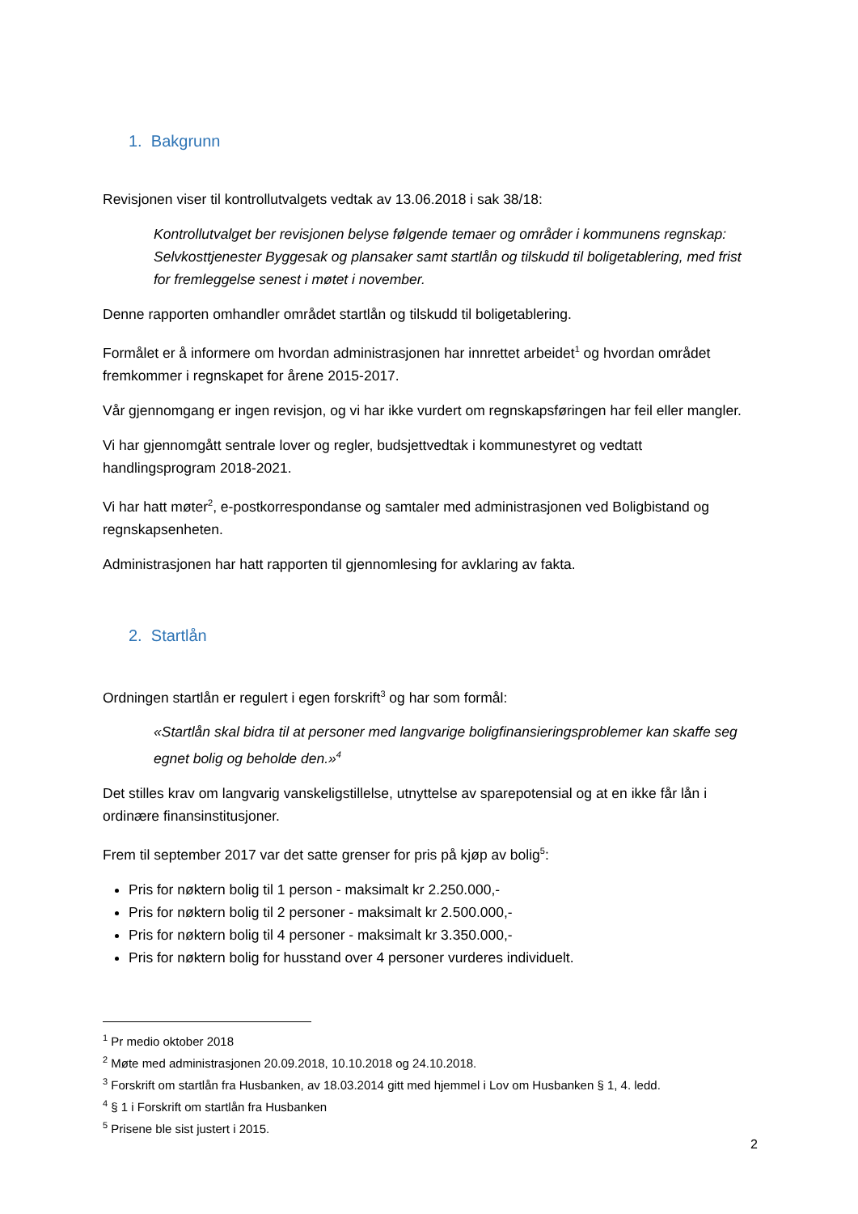1. Bakgrunn
Revisjonen viser til kontrollutvalgets vedtak av 13.06.2018 i sak 38/18:
Kontrollutvalget ber revisjonen belyse følgende temaer og områder i kommunens regnskap: Selvkosttjenester Byggesak og plansaker samt startlån og tilskudd til boligetablering, med frist for fremleggelse senest i møtet i november.
Denne rapporten omhandler området startlån og tilskudd til boligetablering.
Formålet er å informere om hvordan administrasjonen har innrettet arbeidet<sup>1</sup> og hvordan området fremkommer i regnskapet for årene 2015-2017.
Vår gjennomgang er ingen revisjon, og vi har ikke vurdert om regnskapsføringen har feil eller mangler.
Vi har gjennomgått sentrale lover og regler, budsjettvedtak i kommunestyret og vedtatt handlingsprogram 2018-2021.
Vi har hatt møter<sup>2</sup>, e-postkorrespondanse og samtaler med administrasjonen ved Boligbistand og regnskapsenheten.
Administrasjonen har hatt rapporten til gjennomlesing for avklaring av fakta.
2. Startlån
Ordningen startlån er regulert i egen forskrift<sup>3</sup> og har som formål:
«Startlån skal bidra til at personer med langvarige boligfinansieringsproblemer kan skaffe seg egnet bolig og beholde den.»<sup>4</sup>
Det stilles krav om langvarig vanskeligstillelse, utnyttelse av sparepotensial og at en ikke får lån i ordinære finansinstitusjoner.
Frem til september 2017 var det satte grenser for pris på kjøp av bolig<sup>5</sup>:
Pris for nøktern bolig til 1 person - maksimalt kr 2.250.000,-
Pris for nøktern bolig til 2 personer - maksimalt kr 2.500.000,-
Pris for nøktern bolig til 4 personer - maksimalt kr 3.350.000,-
Pris for nøktern bolig for husstand over 4 personer vurderes individuelt.
<sup>1</sup> Pr medio oktober 2018
<sup>2</sup> Møte med administrasjonen 20.09.2018, 10.10.2018 og 24.10.2018.
<sup>3</sup> Forskrift om startlån fra Husbanken, av 18.03.2014 gitt med hjemmel i Lov om Husbanken § 1, 4. ledd.
<sup>4</sup> § 1 i Forskrift om startlån fra Husbanken
<sup>5</sup> Prisene ble sist justert i 2015.
2